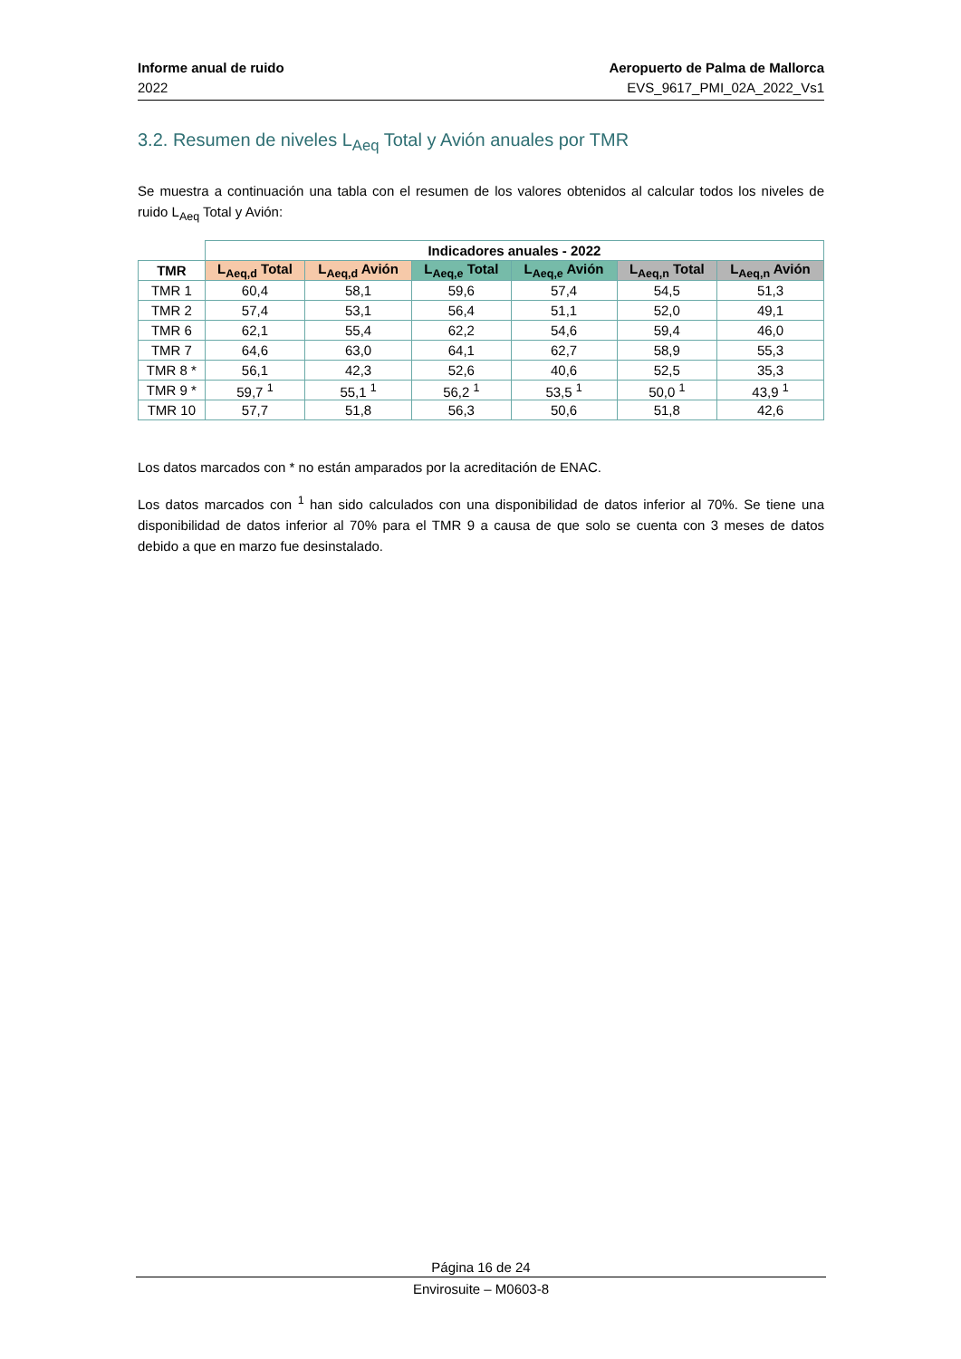Informe anual de ruido
2022
Aeropuerto de Palma de Mallorca
EVS_9617_PMI_02A_2022_Vs1
3.2. Resumen de niveles L<sub>Aeq</sub> Total y Avión anuales por TMR
Se muestra a continuación una tabla con el resumen de los valores obtenidos al calcular todos los niveles de ruido L<sub>Aeq</sub> Total y Avión:
| | Indicadores anuales - 2022 | | | | | |
| TMR | L<sub>Aeq,d</sub> Total | L<sub>Aeq,d</sub> Avión | L<sub>Aeq,e</sub> Total | L<sub>Aeq,e</sub> Avión | L<sub>Aeq,n</sub> Total | L<sub>Aeq,n</sub> Avión |
| TMR 1 | 60,4 | 58,1 | 59,6 | 57,4 | 54,5 | 51,3 |
| TMR 2 | 57,4 | 53,1 | 56,4 | 51,1 | 52,0 | 49,1 |
| TMR 6 | 62,1 | 55,4 | 62,2 | 54,6 | 59,4 | 46,0 |
| TMR 7 | 64,6 | 63,0 | 64,1 | 62,7 | 58,9 | 55,3 |
| TMR 8 * | 56,1 | 42,3 | 52,6 | 40,6 | 52,5 | 35,3 |
| TMR 9 * | 59,7 <sup>1</sup> | 55,1 <sup>1</sup> | 56,2 <sup>1</sup> | 53,5 <sup>1</sup> | 50,0 <sup>1</sup> | 43,9 <sup>1</sup> |
| TMR 10 | 57,7 | 51,8 | 56,3 | 50,6 | 51,8 | 42,6 |
Los datos marcados con * no están amparados por la acreditación de ENAC.
Los datos marcados con <sup>1</sup> han sido calculados con una disponibilidad de datos inferior al 70%. Se tiene una disponibilidad de datos inferior al 70% para el TMR 9 a causa de que solo se cuenta con 3 meses de datos debido a que en marzo fue desinstalado.
Página 16 de 24
Envirosuite – M0603-8